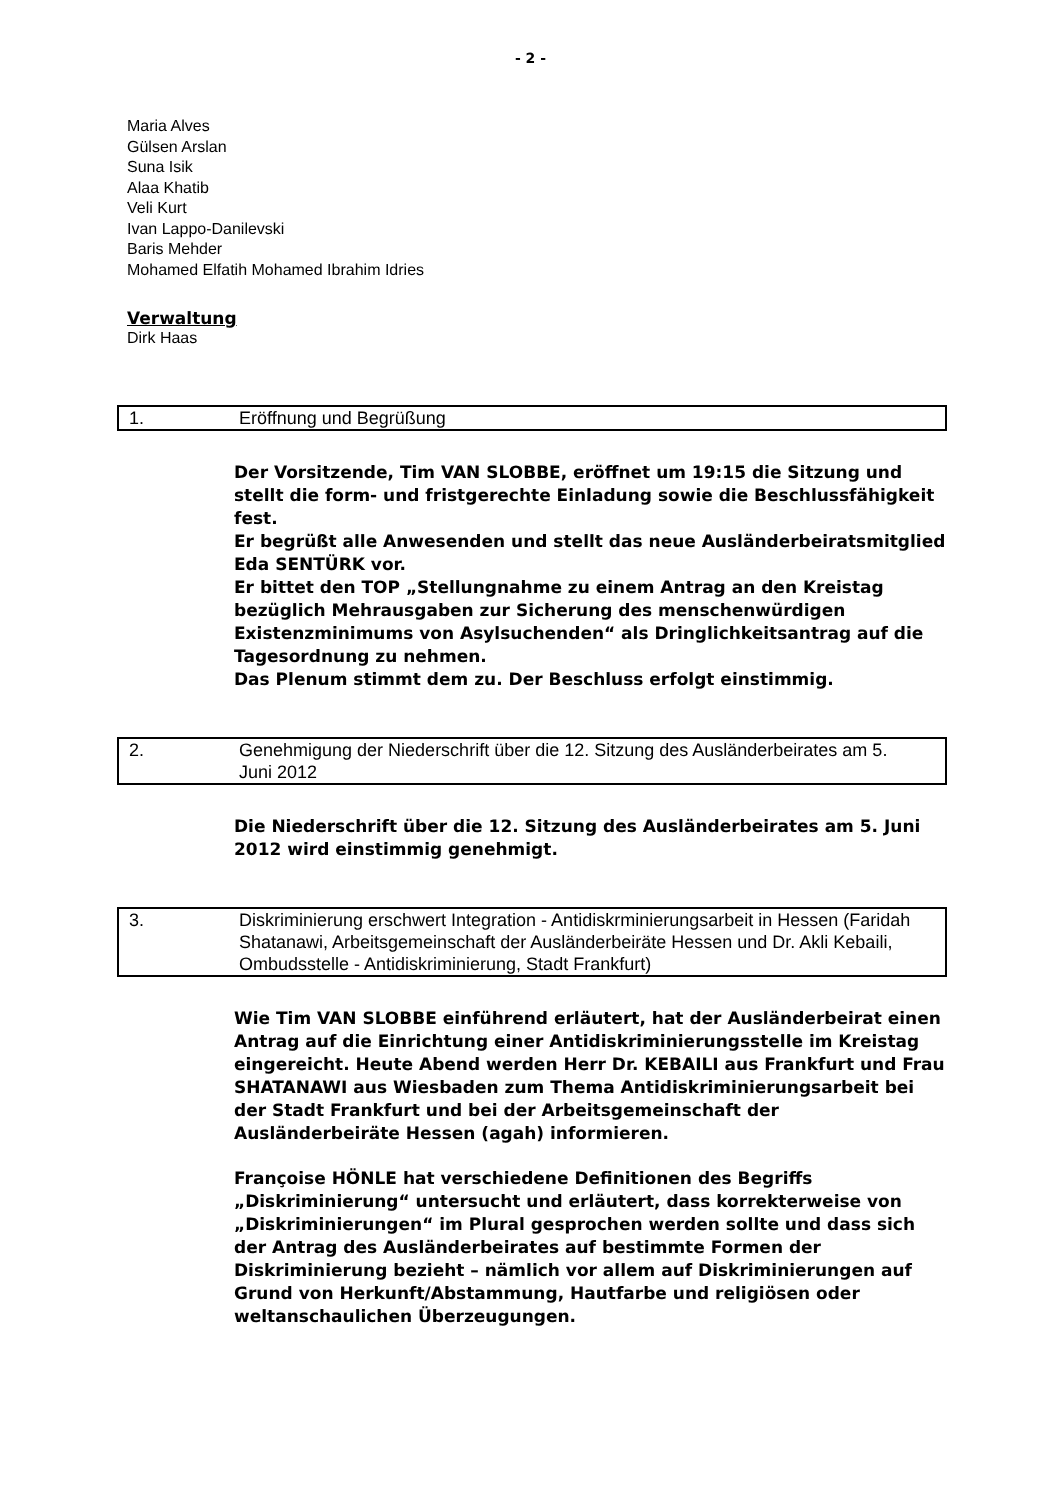- 2 -
Maria Alves
Gülsen Arslan
Suna Isik
Alaa Khatib
Veli Kurt
Ivan Lappo-Danilevski
Baris Mehder
Mohamed Elfatih Mohamed Ibrahim Idries
Verwaltung
Dirk Haas
1. Eröffnung und Begrüßung
Der Vorsitzende, Tim VAN SLOBBE, eröffnet um 19:15 die Sitzung und stellt die form- und fristgerechte Einladung sowie die Beschlussfähigkeit fest.
Er begrüßt alle Anwesenden und stellt das neue Ausländerbeiratsmitglied Eda SENTÜRK vor.
Er bittet den TOP „Stellungnahme zu einem Antrag an den Kreistag bezüglich Mehrausgaben zur Sicherung des menschenwürdigen Existenzminimums von Asylsuchenden“ als Dringlichkeitsantrag auf die Tagesordnung zu nehmen.
Das Plenum stimmt dem zu. Der Beschluss erfolgt einstimmig.
2. Genehmigung der Niederschrift über die 12. Sitzung des Ausländerbeirates am 5. Juni 2012
Die Niederschrift über die 12. Sitzung des Ausländerbeirates am 5. Juni 2012 wird einstimmig genehmigt.
3. Diskriminierung erschwert Integration - Antidiskrminierungsarbeit in Hessen (Faridah Shatanawi, Arbeitsgemeinschaft der Ausländerbeiräte Hessen und Dr. Akli Kebaili, Ombudsstelle - Antidiskriminierung, Stadt Frankfurt)
Wie Tim VAN SLOBBE einführend erläutert, hat der Ausländerbeirat einen Antrag auf die Einrichtung einer Antidiskriminierungsstelle im Kreistag eingereicht. Heute Abend werden Herr Dr. KEBAILI aus Frankfurt und Frau SHATANAWI aus Wiesbaden zum Thema Antidiskriminierungsarbeit bei der Stadt Frankfurt und bei der Arbeitsgemeinschaft der Ausländerbeiräte Hessen (agah) informieren.
Françoise HÖNLE hat verschiedene Definitionen des Begriffs „Diskriminierung“ untersucht und erläutert, dass korrekterweise von „Diskriminierungen“ im Plural gesprochen werden sollte und dass sich der Antrag des Ausländerbeirates auf bestimmte Formen der Diskriminierung bezieht – nämlich vor allem auf Diskriminierungen auf Grund von Herkunft/Abstammung, Hautfarbe und religiösen oder weltanschaulichen Überzeugungen.